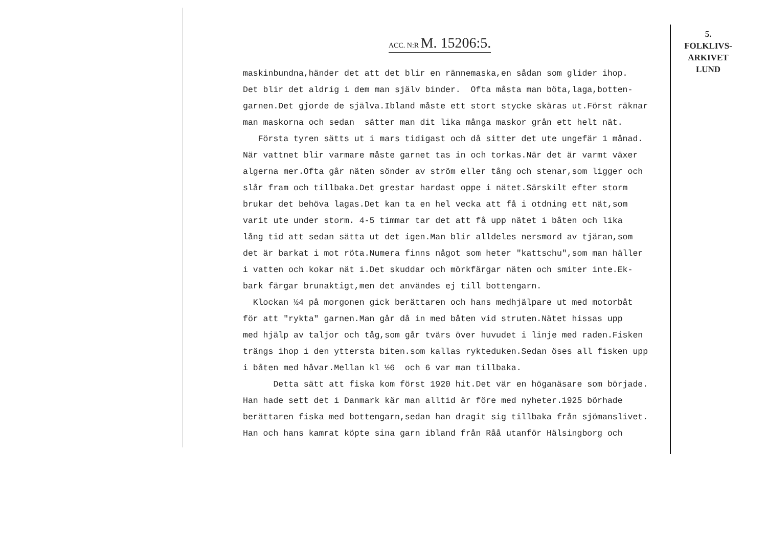ACC. N:R M. 15206:5.
5.
FOLKLIVS-
ARKIVET
LUND
maskinbundna,händer det att det blir en rännemaska,en sådan som glider ihop. Det blir det aldrig i dem man själv binder. Ofta måsta man böta,laga,botten- garnen.Det gjorde de själva.Ibland måste ett stort stycke skäras ut.Först räknar man maskorna och sedan sätter man dit lika många maskor grån ett helt nät. Första tyren sätts ut i mars tidigast och då sitter det ute ungefär 1 månad. När vattnet blir varmare måste garnet tas in och torkas.När det är varmt växer algerna mer.Ofta går näten sönder av ström eller tång och stenar,som ligger och slår fram och tillbaka.Det grestar hardast oppe i nätet.Särskilt efter storm brukar det behöva lagas.Det kan ta en hel vecka att få i otdning ett nät,som varit ute under storm. 4-5 timmar tar det att få upp nätet i båten och lika lång tid att sedan sätta ut det igen.Man blir alldeles nersmord av tjäran,som det är barkat i mot röta.Numera finns något som heter "kattschu",som man häller i vatten och kokar nät i.Det skuddar och mörkfärgar näten och smiter inte.Ek- bark färgar brunaktigt,men det användes ej till bottengarn. Klockan ½4 på morgonen gick berättaren och hans medhjälpare ut med motorbåt för att "rykta" garnen.Man går då in med båten vid struten.Nätet hissas upp med hjälp av taljor och tåg,som går tvärs över huvudet i linje med raden.Fisken trängs ihop i den yttersta biten.som kallas rykteduken.Sedan öses all fisken upp i båten med håvar.Mellan kl ½6 och 6 var man tillbaka. Detta sätt att fiska kom först 1920 hit.Det vär en höganäsare som började. Han hade sett det i Danmark kär man alltid är före med nyheter.1925 börhade berättaren fiska med bottengarn,sedan han dragit sig tillbaka från sjömanslivet. Han och hans kamrat köpte sina garn ibland från Råå utanför Hälsingborg och